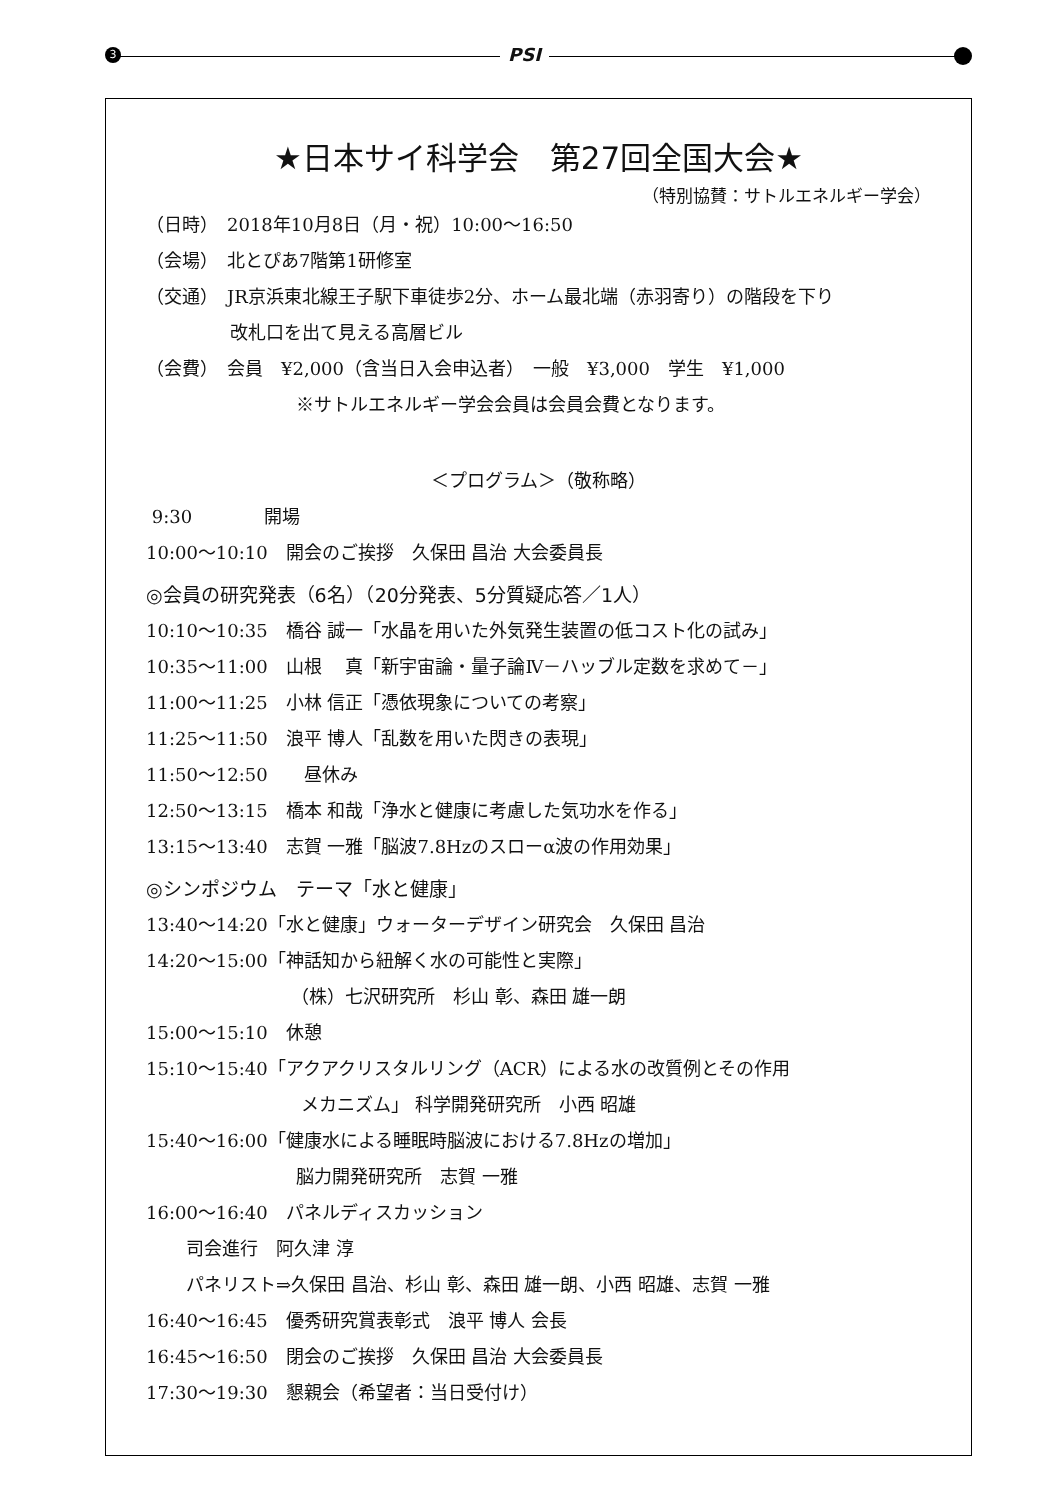3 PSI
★日本サイ科学会　第27回全国大会★
（特別協賛：サトルエネルギー学会）
（日時）　2018年10月8日（月・祝）10:00～16:50
（会場）　北とぴあ7階第1研修室
（交通）　JR京浜東北線王子駅下車徒歩2分、ホーム最北端（赤羽寄り）の階段を下り
改札口を出て見える高層ビル
（会費）　会員　¥2,000（含当日入会申込者）　一般　¥3,000　学生　¥1,000
※サトルエネルギー学会会員は会員会費となります。
＜プログラム＞（敬称略）
9:30　　　　開場
10:00～10:10　開会のご挨拶　久保田 昌治 大会委員長
◎会員の研究発表（6名）（20分発表、5分質疑応答／1人）
10:10～10:35　橋谷 誠一「水晶を用いた外気発生装置の低コスト化の試み」
10:35～11:00　山根　 真「新宇宙論・量子論Ⅳ－ハッブル定数を求めて－」
11:00～11:25　小林 信正「憑依現象についての考察」
11:25～11:50　浪平 博人「乱数を用いた閃きの表現」
11:50～12:50　　昼休み
12:50～13:15　橋本 和哉「浄水と健康に考慮した気功水を作る」
13:15～13:40　志賀 一雅「脳波7.8Hzのスローα波の作用効果」
◎シンポジウム　テーマ「水と健康」
13:40～14:20「水と健康」ウォーターデザイン研究会　久保田 昌治
14:20～15:00「神話知から紐解く水の可能性と実際」
（株）七沢研究所　杉山 彰、森田 雄一朗
15:00～15:10　休憩
15:10～15:40「アクアクリスタルリング（ACR）による水の改質例とその作用
メカニズム」 科学開発研究所　小西 昭雄
15:40～16:00「健康水による睡眠時脳波における7.8Hzの増加」
脳力開発研究所　志賀 一雅
16:00～16:40　パネルディスカッション
司会進行　阿久津 淳
パネリスト⇒久保田 昌治、杉山 彰、森田 雄一朗、小西 昭雄、志賀 一雅
16:40～16:45　優秀研究賞表彰式　浪平 博人 会長
16:45～16:50　閉会のご挨拶　久保田 昌治 大会委員長
17:30～19:30　懇親会（希望者：当日受付け）